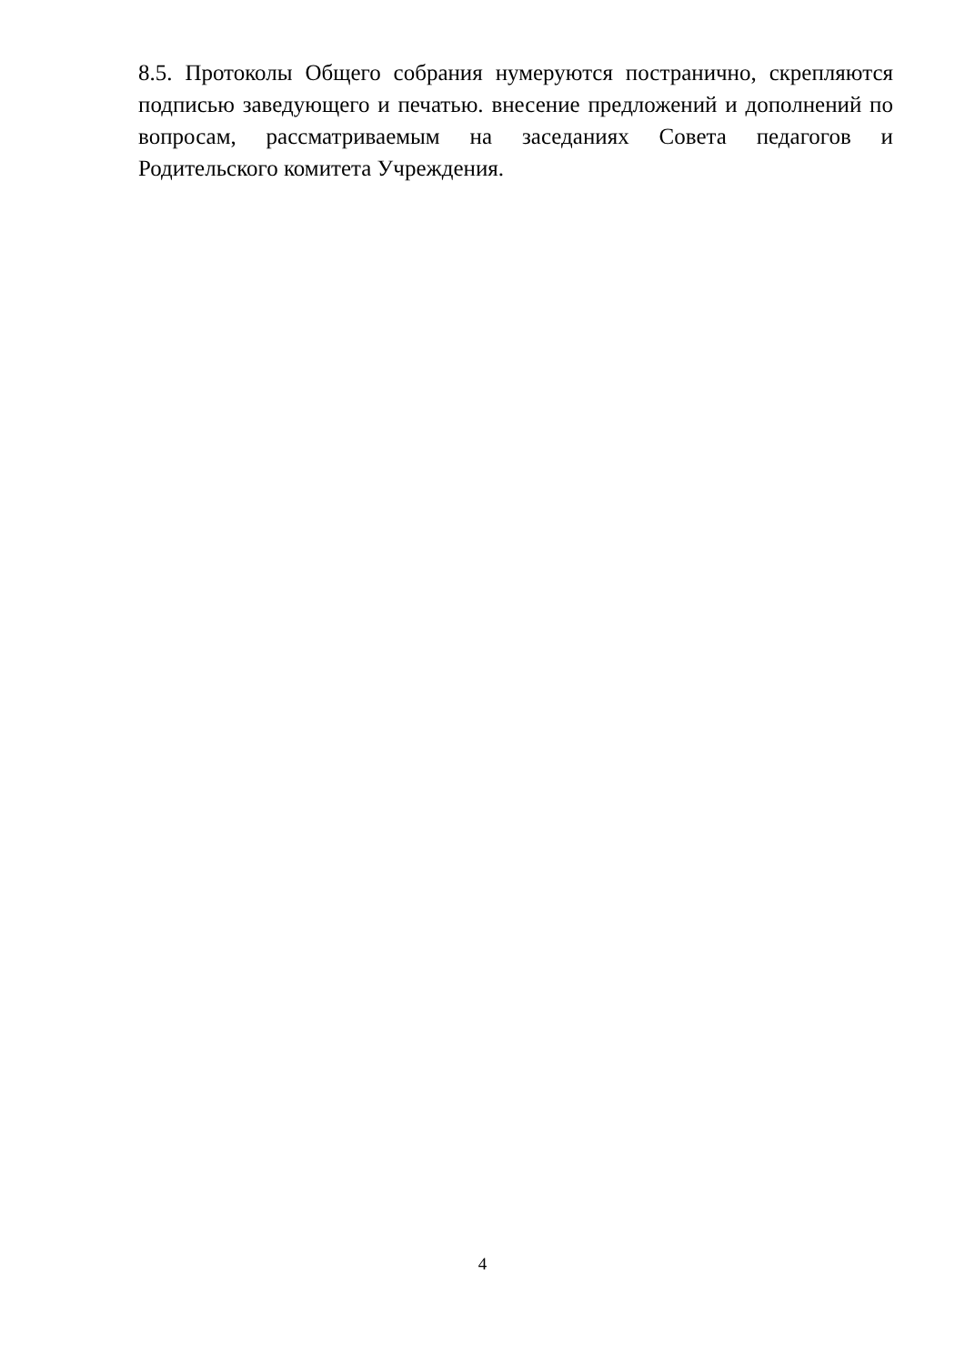8.5. Протоколы Общего собрания нумеруются постранично, скрепляются подписью заведующего и печатью. внесение предложений и дополнений по вопросам, рассматриваемым на заседаниях Совета педагогов и Родительского комитета Учреждения.
4